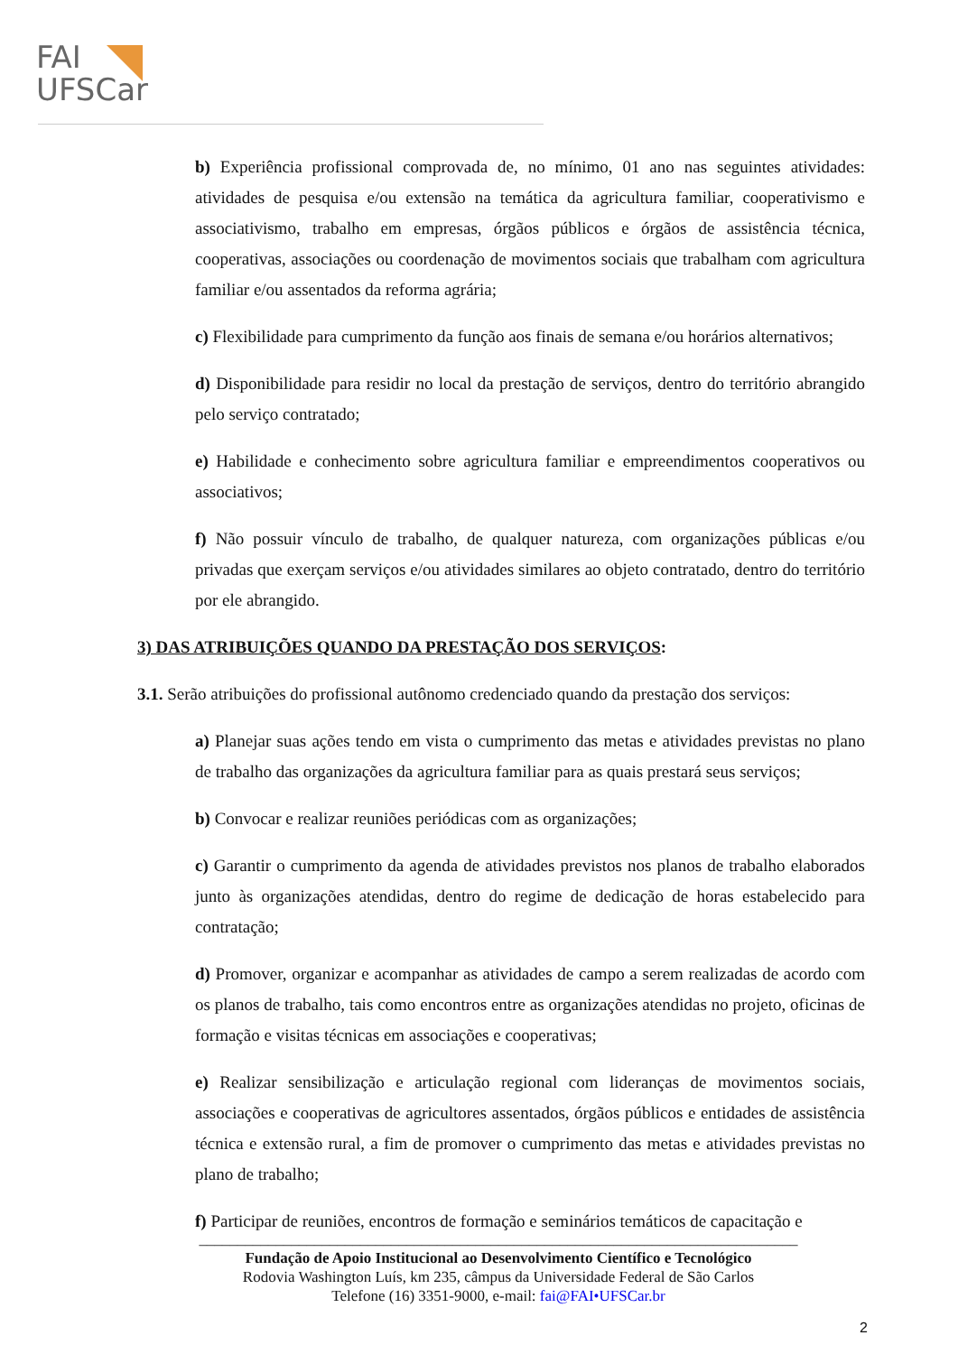FAI
UFSCar
b) Experiência profissional comprovada de, no mínimo, 01 ano nas seguintes atividades: atividades de pesquisa e/ou extensão na temática da agricultura familiar, cooperativismo e associativismo, trabalho em empresas, órgãos públicos e órgãos de assistência técnica, cooperativas, associações ou coordenação de movimentos sociais que trabalham com agricultura familiar e/ou assentados da reforma agrária;
c) Flexibilidade para cumprimento da função aos finais de semana e/ou horários alternativos;
d) Disponibilidade para residir no local da prestação de serviços, dentro do território abrangido pelo serviço contratado;
e) Habilidade e conhecimento sobre agricultura familiar e empreendimentos cooperativos ou associativos;
f) Não possuir vínculo de trabalho, de qualquer natureza, com organizações públicas e/ou privadas que exerçam serviços e/ou atividades similares ao objeto contratado, dentro do território por ele abrangido.
3) DAS ATRIBUIÇÕES QUANDO DA PRESTAÇÃO DOS SERVIÇOS:
3.1. Serão atribuições do profissional autônomo credenciado quando da prestação dos serviços:
a) Planejar suas ações tendo em vista o cumprimento das metas e atividades previstas no plano de trabalho das organizações da agricultura familiar para as quais prestará seus serviços;
b) Convocar e realizar reuniões periódicas com as organizações;
c) Garantir o cumprimento da agenda de atividades previstos nos planos de trabalho elaborados junto às organizações atendidas, dentro do regime de dedicação de horas estabelecido para contratação;
d) Promover, organizar e acompanhar as atividades de campo a serem realizadas de acordo com os planos de trabalho, tais como encontros entre as organizações atendidas no projeto, oficinas de formação e visitas técnicas em associações e cooperativas;
e) Realizar sensibilização e articulação regional com lideranças de movimentos sociais, associações e cooperativas de agricultores assentados, órgãos públicos e entidades de assistência técnica e extensão rural, a fim de promover o cumprimento das metas e atividades previstas no plano de trabalho;
f) Participar de reuniões, encontros de formação e seminários temáticos de capacitação e
______________________________________________________________________________
Fundação de Apoio Institucional ao Desenvolvimento Científico e Tecnológico
Rodovia Washington Luís, km 235, câmpus da Universidade Federal de São Carlos
Telefone (16) 3351-9000, e-mail: fai@FAI•UFSCar.br
2